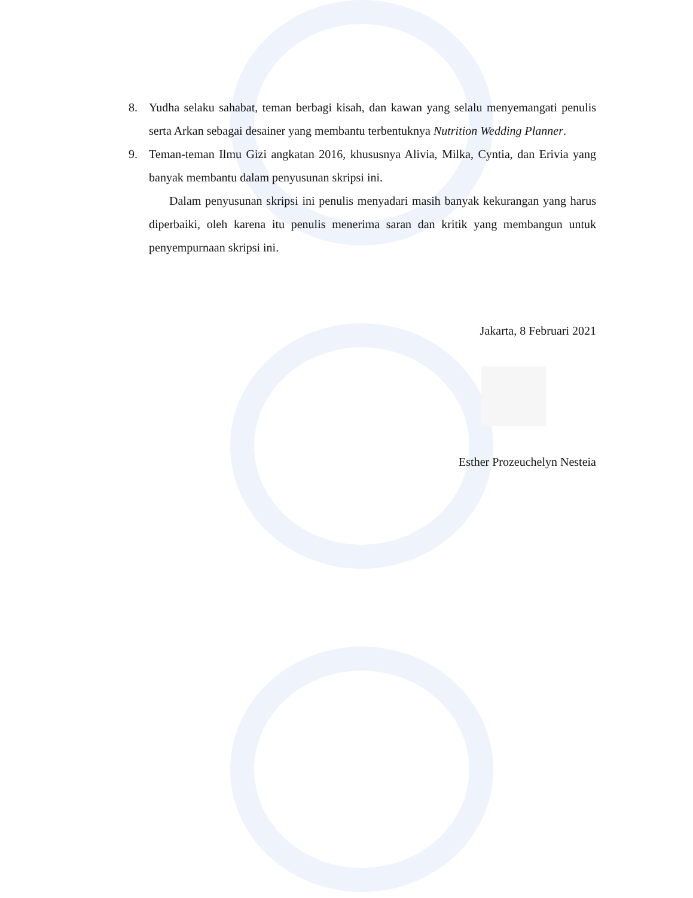8. Yudha selaku sahabat, teman berbagi kisah, dan kawan yang selalu menyemangati penulis serta Arkan sebagai desainer yang membantu terbentuknya Nutrition Wedding Planner.
9. Teman-teman Ilmu Gizi angkatan 2016, khususnya Alivia, Milka, Cyntia, dan Erivia yang banyak membantu dalam penyusunan skripsi ini.
Dalam penyusunan skripsi ini penulis menyadari masih banyak kekurangan yang harus diperbaiki, oleh karena itu penulis menerima saran dan kritik yang membangun untuk penyempurnaan skripsi ini.
Jakarta, 8 Februari 2021
Esther Prozeuchelyn Nesteia